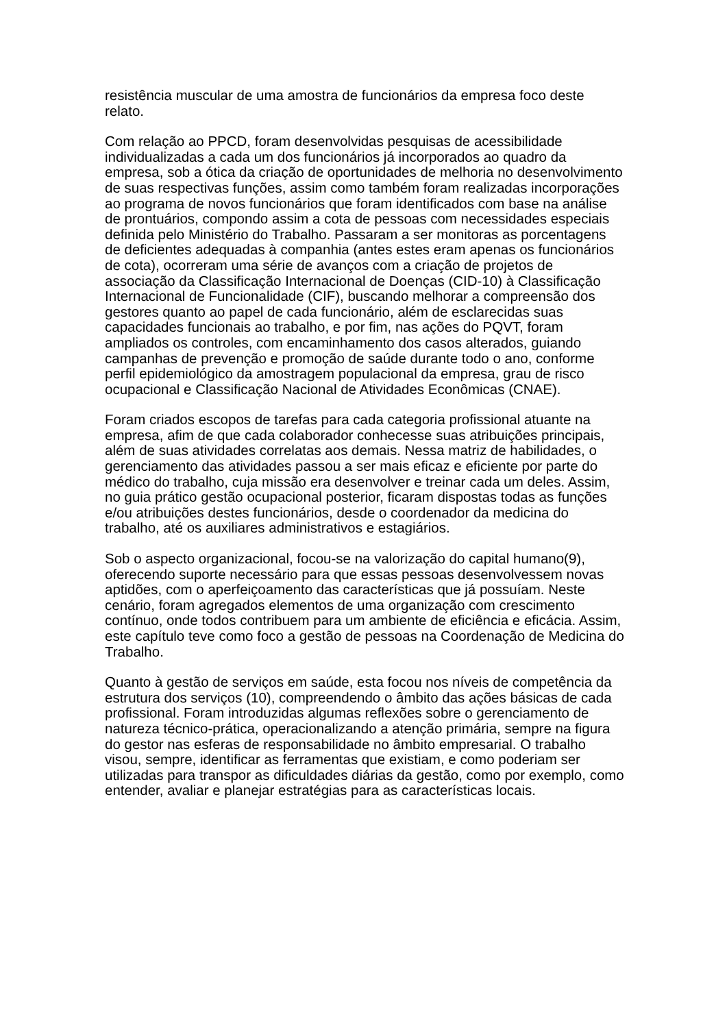resistência muscular de uma amostra de funcionários da empresa foco deste relato.
Com relação ao PPCD, foram desenvolvidas pesquisas de acessibilidade individualizadas a cada um dos funcionários já incorporados ao quadro da empresa, sob a ótica da criação de oportunidades de melhoria no desenvolvimento de suas respectivas funções, assim como também foram realizadas incorporações ao programa de novos funcionários que foram identificados com base na análise de prontuários, compondo assim a cota de pessoas com necessidades especiais definida pelo Ministério do Trabalho. Passaram a ser monitoras as porcentagens de deficientes adequadas à companhia (antes estes eram apenas os funcionários de cota), ocorreram uma série de avanços com a criação de projetos de associação da Classificação Internacional de Doenças (CID-10) à Classificação Internacional de Funcionalidade (CIF), buscando melhorar a compreensão dos gestores quanto ao papel de cada funcionário, além de esclarecidas suas capacidades funcionais ao trabalho, e por fim, nas ações do PQVT, foram ampliados os controles, com encaminhamento dos casos alterados, guiando campanhas de prevenção e promoção de saúde durante todo o ano, conforme perfil epidemiológico da amostragem populacional da empresa, grau de risco ocupacional e Classificação Nacional de Atividades Econômicas (CNAE).
Foram criados escopos de tarefas para cada categoria profissional atuante na empresa, afim de que cada colaborador conhecesse suas atribuições principais, além de suas atividades correlatas aos demais. Nessa matriz de habilidades, o gerenciamento das atividades passou a ser mais eficaz e eficiente por parte do médico do trabalho, cuja missão era desenvolver e treinar cada um deles. Assim, no guia prático gestão ocupacional posterior, ficaram dispostas todas as funções e/ou atribuições destes funcionários, desde o coordenador da medicina do trabalho, até os auxiliares administrativos e estagiários.
Sob o aspecto organizacional, focou-se na valorização do capital humano(9), oferecendo suporte necessário para que essas pessoas desenvolvessem novas aptidões, com o aperfeiçoamento das características que já possuíam. Neste cenário, foram agregados elementos de uma organização com crescimento contínuo, onde todos contribuem para um ambiente de eficiência e eficácia. Assim, este capítulo teve como foco a gestão de pessoas na Coordenação de Medicina do Trabalho.
Quanto à gestão de serviços em saúde, esta focou nos níveis de competência da estrutura dos serviços (10), compreendendo o âmbito das ações básicas de cada profissional. Foram introduzidas algumas reflexões sobre o gerenciamento de natureza técnico-prática, operacionalizando a atenção primária, sempre na figura do gestor nas esferas de responsabilidade no âmbito empresarial. O trabalho visou, sempre, identificar as ferramentas que existiam, e como poderiam ser utilizadas para transpor as dificuldades diárias da gestão, como por exemplo, como entender, avaliar e planejar estratégias para as características locais.